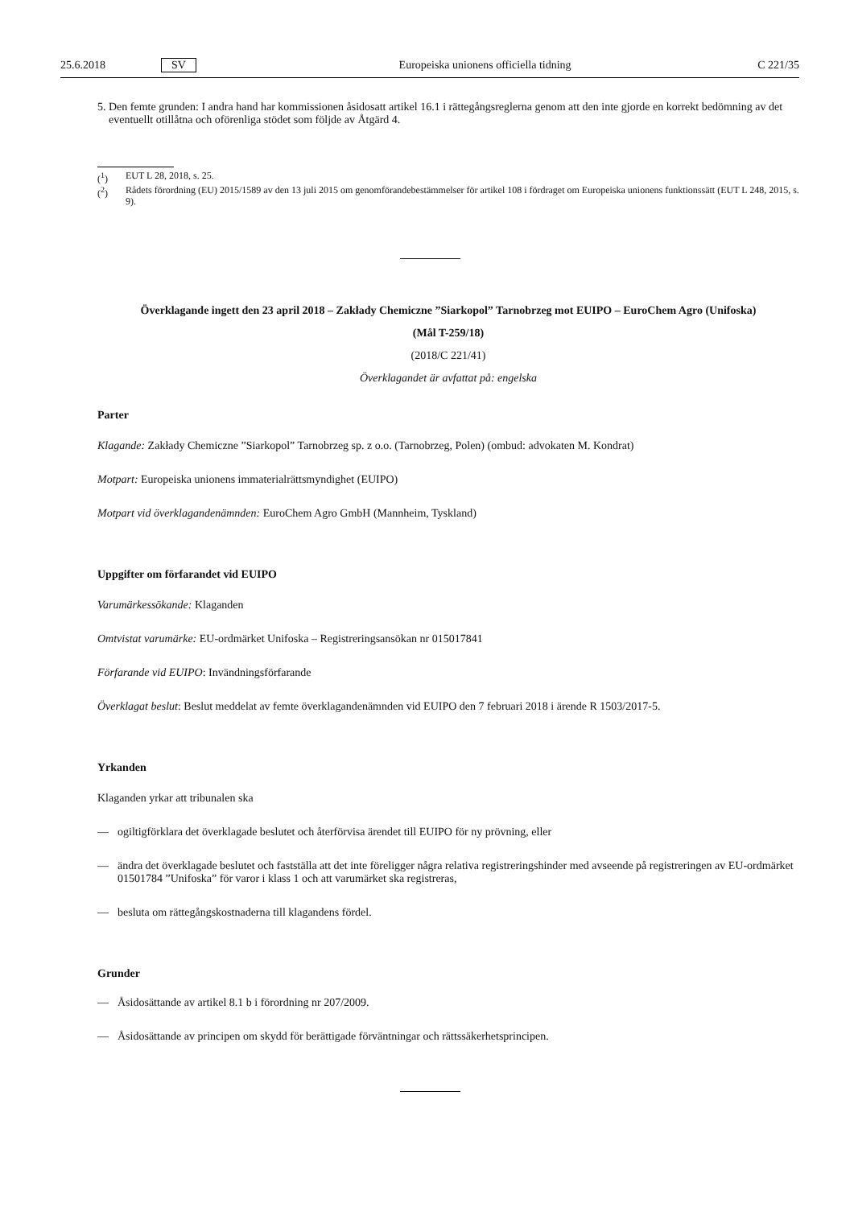25.6.2018 SV Europeiska unionens officiella tidning C 221/35
5.
Den femte grunden: I andra hand har kommissionen åsidosatt artikel 16.1 i rättegångsreglerna genom att den inte gjorde en korrekt bedömning av det eventuellt otillåtna och oförenliga stödet som följde av Åtgärd 4.
(<sup>1</sup>) EUT L 28, 2018, s. 25.
(<sup>2</sup>) Rådets förordning (EU) 2015/1589 av den 13 juli 2015 om genomförandebestämmelser för artikel 108 i fördraget om Europeiska unionens funktionssätt (EUT L 248, 2015, s. 9).
Överklagande ingett den 23 april 2018 – Zakłady Chemiczne ”Siarkopol” Tarnobrzeg mot EUIPO – EuroChem Agro (Unifoska)
(Mål T-259/18)
(2018/C 221/41)
Överklagandet är avfattat på: engelska
Parter
Klagande: Zakłady Chemiczne ”Siarkopol” Tarnobrzeg sp. z o.o. (Tarnobrzeg, Polen) (ombud: advokaten M. Kondrat)
Motpart: Europeiska unionens immaterialrättsmyndighet (EUIPO)
Motpart vid överklagandenämnden: EuroChem Agro GmbH (Mannheim, Tyskland)
Uppgifter om förfarandet vid EUIPO
Varumärkessökande: Klaganden
Omtvistat varumärke: EU-ordmärket Unifoska – Registreringsansökan nr 015017841
Förfarande vid EUIPO: Invändningsförfarande
Överklagat beslut: Beslut meddelat av femte överklagandenämnden vid EUIPO den 7 februari 2018 i ärende R 1503/2017-5.
Yrkanden
Klaganden yrkar att tribunalen ska
— ogiltigförklara det överklagade beslutet och återförvisa ärendet till EUIPO för ny prövning, eller
— ändra det överklagade beslutet och fastställa att det inte föreligger några relativa registreringshinder med avseende på registreringen av EU-ordmärket 01501784 ”Unifoska” för varor i klass 1 och att varumärket ska registreras,
— besluta om rättegångskostnaderna till klagandens fördel.
Grunder
— Åsidosättande av artikel 8.1 b i förordning nr 207/2009.
— Åsidosättande av principen om skydd för berättigade förväntningar och rättssäkerhetsprincipen.